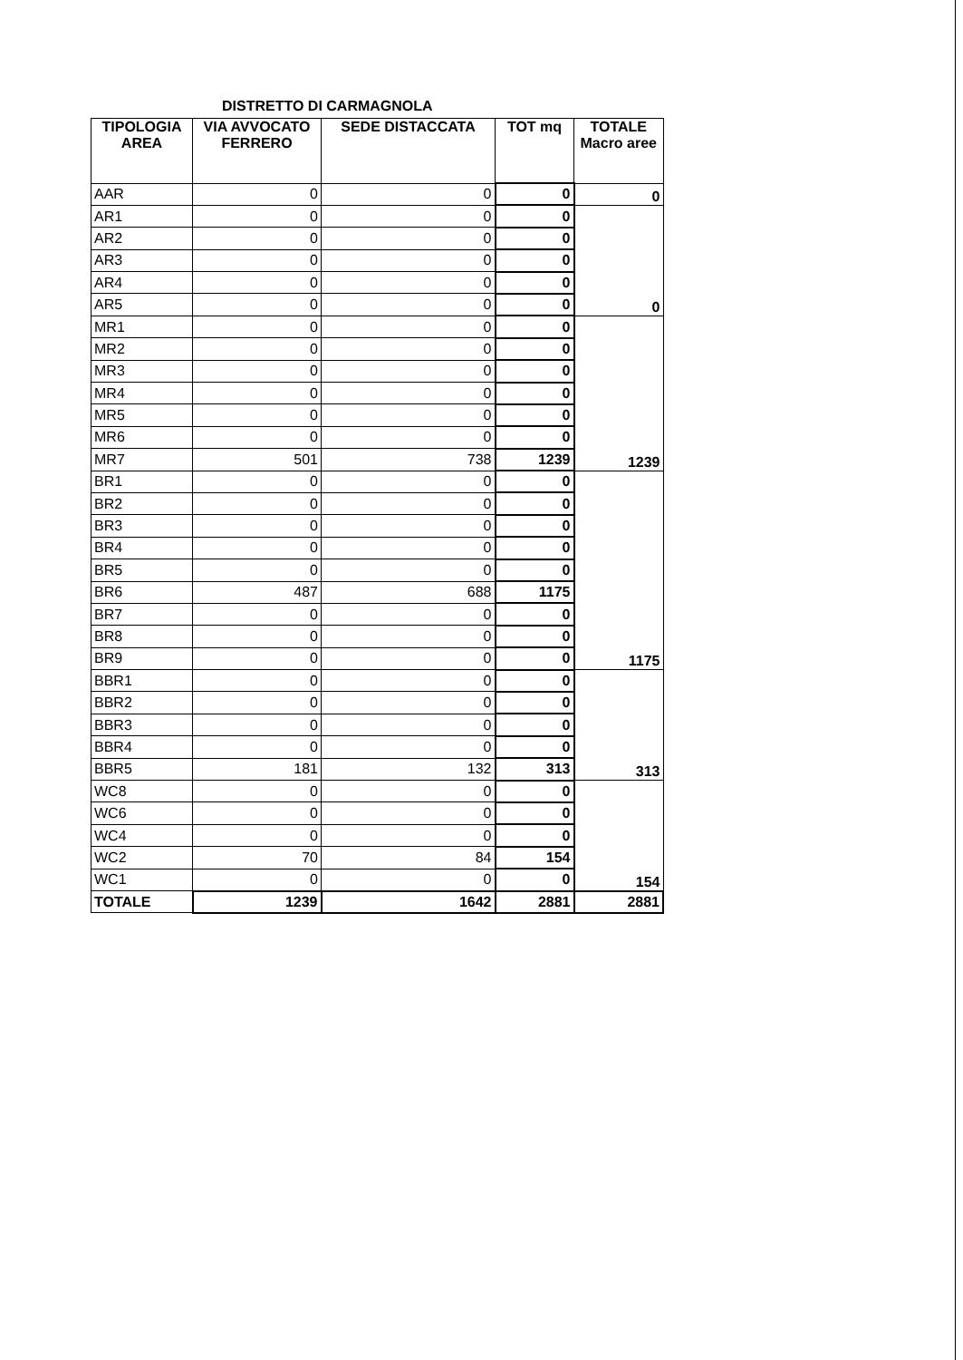DISTRETTO DI CARMAGNOLA
| TIPOLOGIA AREA | VIA AVVOCATO FERRERO | SEDE DISTACCATA | TOT mq | TOTALE Macro aree |
| --- | --- | --- | --- | --- |
| AAR | 0 | 0 | 0 | 0 |
| AR1 | 0 | 0 | 0 | 0 |
| AR2 | 0 | 0 | 0 | |
| AR3 | 0 | 0 | 0 | |
| AR4 | 0 | 0 | 0 | |
| AR5 | 0 | 0 | 0 | |
| MR1 | 0 | 0 | 0 | 1239 |
| MR2 | 0 | 0 | 0 | |
| MR3 | 0 | 0 | 0 | |
| MR4 | 0 | 0 | 0 | |
| MR5 | 0 | 0 | 0 | |
| MR6 | 0 | 0 | 0 | |
| MR7 | 501 | 738 | 1239 | |
| BR1 | 0 | 0 | 0 | 1175 |
| BR2 | 0 | 0 | 0 | |
| BR3 | 0 | 0 | 0 | |
| BR4 | 0 | 0 | 0 | |
| BR5 | 0 | 0 | 0 | |
| BR6 | 487 | 688 | 1175 | |
| BR7 | 0 | 0 | 0 | |
| BR8 | 0 | 0 | 0 | |
| BR9 | 0 | 0 | 0 | |
| BBR1 | 0 | 0 | 0 | 313 |
| BBR2 | 0 | 0 | 0 | |
| BBR3 | 0 | 0 | 0 | |
| BBR4 | 0 | 0 | 0 | |
| BBR5 | 181 | 132 | 313 | |
| WC8 | 0 | 0 | 0 | 154 |
| WC6 | 0 | 0 | 0 | |
| WC4 | 0 | 0 | 0 | |
| WC2 | 70 | 84 | 154 | |
| WC1 | 0 | 0 | 0 | |
| TOTALE | 1239 | 1642 | 2881 | 2881 |